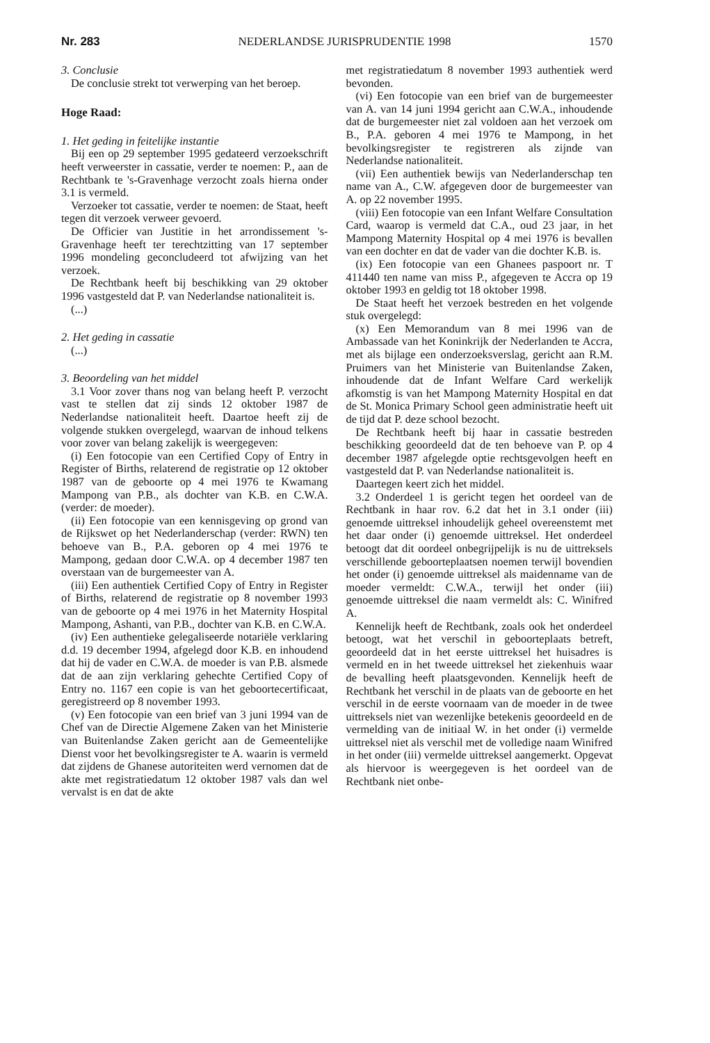Nr. 283 NEDERLANDSE JURISPRUDENTIE 1998 1570
3. Conclusie
De conclusie strekt tot verwerping van het beroep.
Hoge Raad:
1. Het geding in feitelijke instantie
Bij een op 29 september 1995 gedateerd verzoekschrift heeft verweerster in cassatie, verder te noemen: P., aan de Rechtbank te 's-Gravenhage verzocht zoals hierna onder 3.1 is vermeld.
Verzoeker tot cassatie, verder te noemen: de Staat, heeft tegen dit verzoek verweer gevoerd.
De Officier van Justitie in het arrondissement 's-Gravenhage heeft ter terechtzitting van 17 september 1996 mondeling geconcludeerd tot afwijzing van het verzoek.
De Rechtbank heeft bij beschikking van 29 oktober 1996 vastgesteld dat P. van Nederlandse nationaliteit is.
(...)
2. Het geding in cassatie
(...)
3. Beoordeling van het middel
3.1 Voor zover thans nog van belang heeft P. verzocht vast te stellen dat zij sinds 12 oktober 1987 de Nederlandse nationaliteit heeft. Daartoe heeft zij de volgende stukken overgelegd, waarvan de inhoud telkens voor zover van belang zakelijk is weergegeven:
(i) Een fotocopie van een Certified Copy of Entry in Register of Births, relaterend de registratie op 12 oktober 1987 van de geboorte op 4 mei 1976 te Kwamang Mampong van P.B., als dochter van K.B. en C.W.A. (verder: de moeder).
(ii) Een fotocopie van een kennisgeving op grond van de Rijkswet op het Nederlanderschap (verder: RWN) ten behoeve van B., P.A. geboren op 4 mei 1976 te Mampong, gedaan door C.W.A. op 4 december 1987 ten overstaan van de burgemeester van A.
(iii) Een authentiek Certified Copy of Entry in Register of Births, relaterend de registratie op 8 november 1993 van de geboorte op 4 mei 1976 in het Maternity Hospital Mampong, Ashanti, van P.B., dochter van K.B. en C.W.A.
(iv) Een authentieke gelegaliseerde notariële verklaring d.d. 19 december 1994, afgelegd door K.B. en inhoudend dat hij de vader en C.W.A. de moeder is van P.B. alsmede dat de aan zijn verklaring gehechte Certified Copy of Entry no. 1167 een copie is van het geboortecertificaat, geregistreerd op 8 november 1993.
(v) Een fotocopie van een brief van 3 juni 1994 van de Chef van de Directie Algemene Zaken van het Ministerie van Buitenlandse Zaken gericht aan de Gemeentelijke Dienst voor het bevolkingsregister te A. waarin is vermeld dat zijdens de Ghanese autoriteiten werd vernomen dat de akte met registratiedatum 12 oktober 1987 vals dan wel vervalst is en dat de akte
met registratiedatum 8 november 1993 authentiek werd bevonden.
(vi) Een fotocopie van een brief van de burgemeester van A. van 14 juni 1994 gericht aan C.W.A., inhoudende dat de burgemeester niet zal voldoen aan het verzoek om B., P.A. geboren 4 mei 1976 te Mampong, in het bevolkingsregister te registreren als zijnde van Nederlandse nationaliteit.
(vii) Een authentiek bewijs van Nederlanderschap ten name van A., C.W. afgegeven door de burgemeester van A. op 22 november 1995.
(viii) Een fotocopie van een Infant Welfare Consultation Card, waarop is vermeld dat C.A., oud 23 jaar, in het Mampong Maternity Hospital op 4 mei 1976 is bevallen van een dochter en dat de vader van die dochter K.B. is.
(ix) Een fotocopie van een Ghanees paspoort nr. T 411440 ten name van miss P., afgegeven te Accra op 19 oktober 1993 en geldig tot 18 oktober 1998.
De Staat heeft het verzoek bestreden en het volgende stuk overgelegd:
(x) Een Memorandum van 8 mei 1996 van de Ambassade van het Koninkrijk der Nederlanden te Accra, met als bijlage een onderzoeksverslag, gericht aan R.M. Pruimers van het Ministerie van Buitenlandse Zaken, inhoudende dat de Infant Welfare Card werkelijk afkomstig is van het Mampong Maternity Hospital en dat de St. Monica Primary School geen administratie heeft uit de tijd dat P. deze school bezocht.
De Rechtbank heeft bij haar in cassatie bestreden beschikking geoordeeld dat de ten behoeve van P. op 4 december 1987 afgelegde optie rechtsgevolgen heeft en vastgesteld dat P. van Nederlandse nationaliteit is.
Daartegen keert zich het middel.
3.2 Onderdeel 1 is gericht tegen het oordeel van de Rechtbank in haar rov. 6.2 dat het in 3.1 onder (iii) genoemde uittreksel inhoudelijk geheel overeenstemt met het daar onder (i) genoemde uittreksel. Het onderdeel betoogt dat dit oordeel onbegrijpelijk is nu de uittreksels verschillende geboorteplaatsen noemen terwijl bovendien het onder (i) genoemde uittreksel als maidenname van de moeder vermeldt: C.W.A., terwijl het onder (iii) genoemde uittreksel die naam vermeldt als: C. Winifred A.
Kennelijk heeft de Rechtbank, zoals ook het onderdeel betoogt, wat het verschil in geboorteplaats betreft, geoordeeld dat in het eerste uittreksel het huisadres is vermeld en in het tweede uittreksel het ziekenhuis waar de bevalling heeft plaatsgevonden. Kennelijk heeft de Rechtbank het verschil in de plaats van de geboorte en het verschil in de eerste voornaam van de moeder in de twee uittreksels niet van wezenlijke betekenis geoordeeld en de vermelding van de initiaal W. in het onder (i) vermelde uittreksel niet als verschil met de volledige naam Winifred in het onder (iii) vermelde uittreksel aangemerkt. Opgevat als hiervoor is weergegeven is het oordeel van de Rechtbank niet onbe-